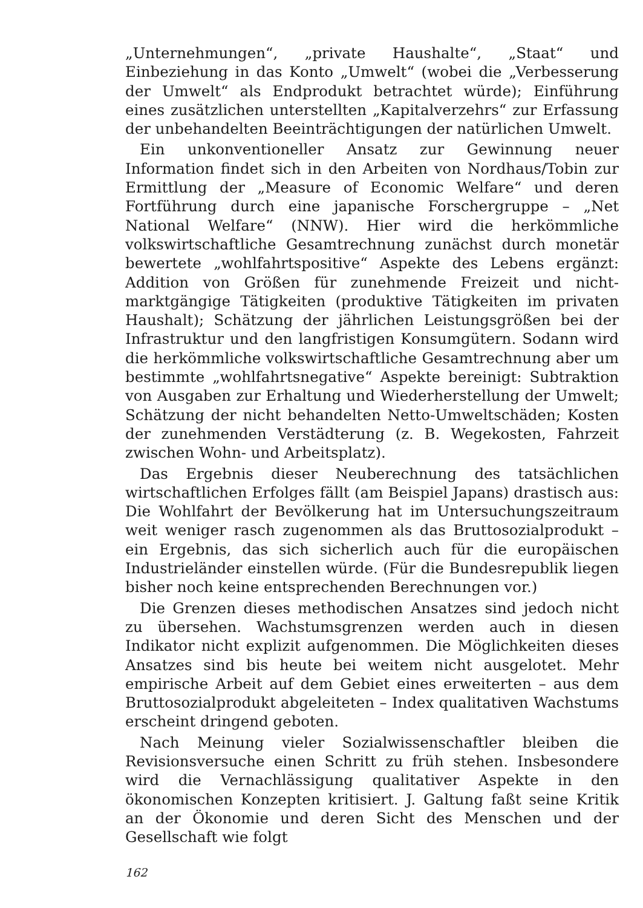„Unternehmungen“, „private Haushalte“, „Staat“ und Einbeziehung in das Konto „Umwelt“ (wobei die „Verbesserung der Umwelt“ als Endprodukt betrachtet würde); Einführung eines zusätzlichen unterstellten „Kapitalverzehrs“ zur Erfassung der unbehandelten Beeinträchtigungen der natürlichen Umwelt.
Ein unkonventioneller Ansatz zur Gewinnung neuer Information findet sich in den Arbeiten von Nordhaus/Tobin zur Ermittlung der „Measure of Economic Welfare“ und deren Fortführung durch eine japanische Forschergruppe – „Net National Welfare“ (NNW). Hier wird die herkömmliche volkswirtschaftliche Gesamtrechnung zunächst durch monetär bewertete „wohlfahrtspositive“ Aspekte des Lebens ergänzt: Addition von Größen für zunehmende Freizeit und nicht-marktgängige Tätigkeiten (produktive Tätigkeiten im privaten Haushalt); Schätzung der jährlichen Leistungsgrößen bei der Infrastruktur und den langfristigen Konsumgütern. Sodann wird die herkömmliche volkswirtschaftliche Gesamtrechnung aber um bestimmte „wohlfahrtsnegative“ Aspekte bereinigt: Subtraktion von Ausgaben zur Erhaltung und Wiederherstellung der Umwelt; Schätzung der nicht behandelten Netto-Umweltschäden; Kosten der zunehmenden Verstädterung (z. B. Wegekosten, Fahrzeit zwischen Wohn- und Arbeitsplatz).
Das Ergebnis dieser Neuberechnung des tatsächlichen wirtschaftlichen Erfolges fällt (am Beispiel Japans) drastisch aus: Die Wohlfahrt der Bevölkerung hat im Untersuchungszeitraum weit weniger rasch zugenommen als das Bruttosozialprodukt – ein Ergebnis, das sich sicherlich auch für die europäischen Industrieländer einstellen würde. (Für die Bundesrepublik liegen bisher noch keine entsprechenden Berechnungen vor.)
Die Grenzen dieses methodischen Ansatzes sind jedoch nicht zu übersehen. Wachstumsgrenzen werden auch in diesen Indikator nicht explizit aufgenommen. Die Möglichkeiten dieses Ansatzes sind bis heute bei weitem nicht ausgelotet. Mehr empirische Arbeit auf dem Gebiet eines erweiterten – aus dem Bruttosozialprodukt abgeleiteten – Index qualitativen Wachstums erscheint dringend geboten.
Nach Meinung vieler Sozialwissenschaftler bleiben die Revisionsversuche einen Schritt zu früh stehen. Insbesondere wird die Vernachlässigung qualitativer Aspekte in den ökonomischen Konzepten kritisiert. J. Galtung faßt seine Kritik an der Ökonomie und deren Sicht des Menschen und der Gesellschaft wie folgt
162